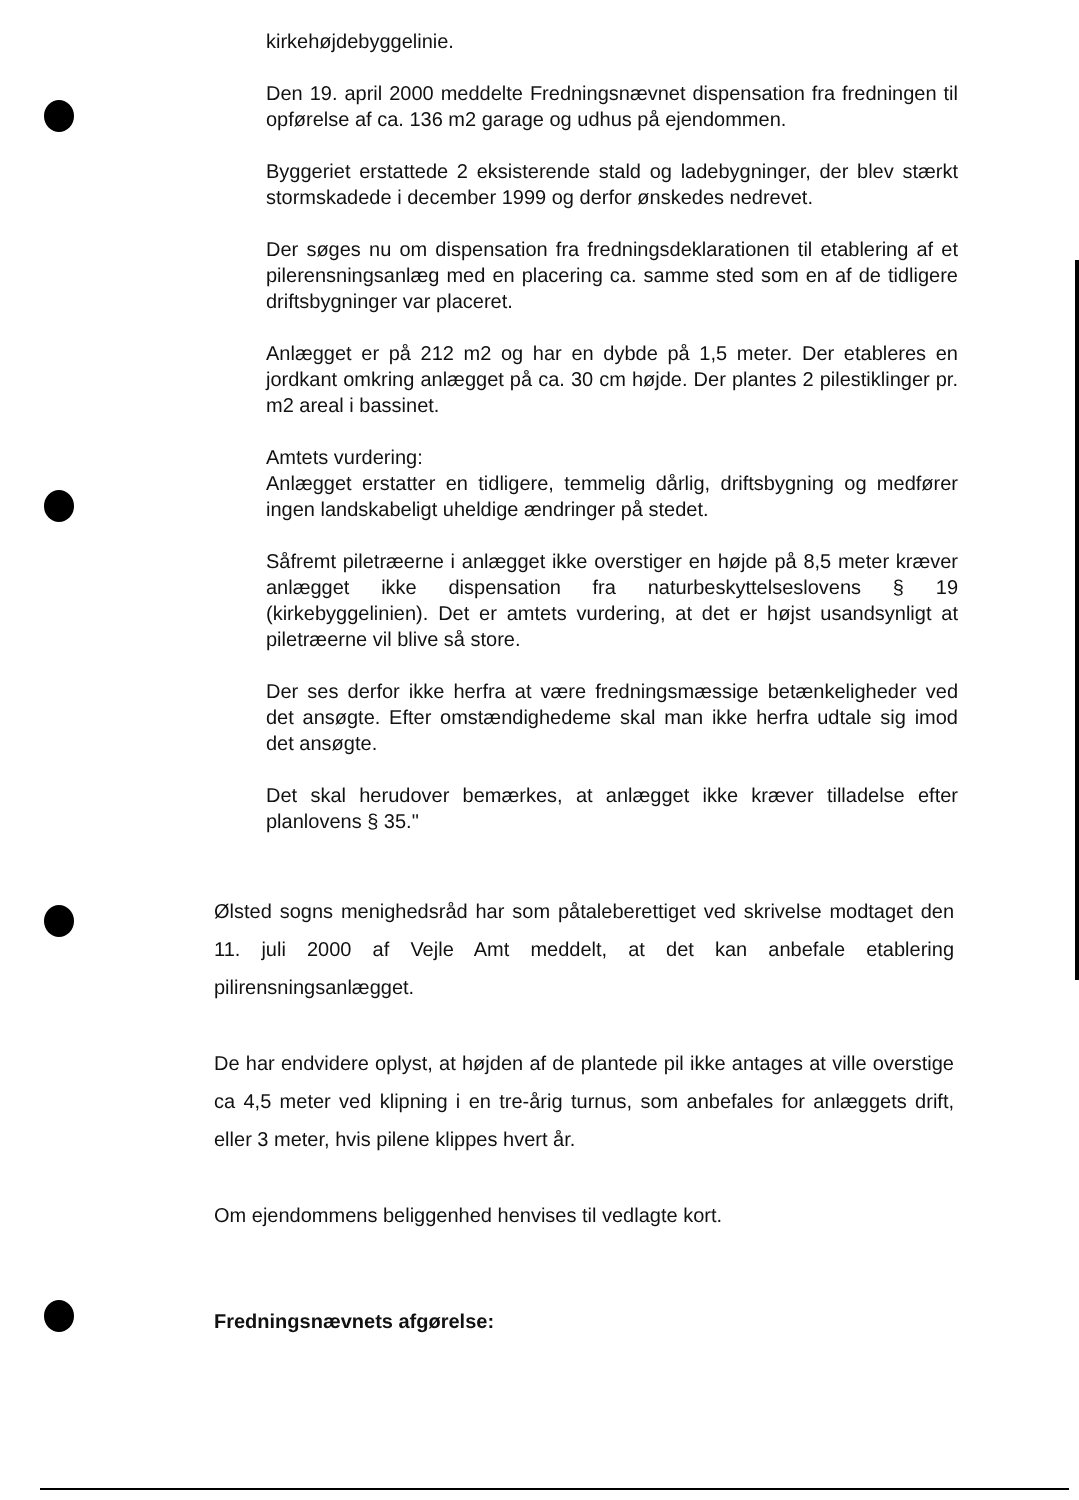kirkehøjdebyggelinie.
Den 19. april 2000 meddelte Fredningsnævnet dispensation fra fredningen til opførelse af ca. 136 m2 garage og udhus på ejendommen.
Byggeriet erstattede 2 eksisterende stald og ladebygninger, der blev stærkt stormskadede i december 1999 og derfor ønskedes nedrevet.
Der søges nu om dispensation fra fredningsdeklarationen til etablering af et pilerensningsanlæg med en placering ca. samme sted som en af de tidligere driftsbygninger var placeret.
Anlægget er på 212 m2 og har en dybde på 1,5 meter. Der etableres en jordkant omkring anlægget på ca. 30 cm højde. Der plantes 2 pilestiklinger pr. m2 areal i bassinet.
Amtets vurdering:
Anlægget erstatter en tidligere, temmelig dårlig, driftsbygning og medfører ingen landskabeligt uheldige ændringer på stedet.
Såfremt piletræerne i anlægget ikke overstiger en højde på 8,5 meter kræver anlægget ikke dispensation fra naturbeskyttelseslovens § 19 (kirkebyggelinien). Det er amtets vurdering, at det er højst usandsynligt at piletræerne vil blive så store.
Der ses derfor ikke herfra at være fredningsmæssige betænkeligheder ved det ansøgte. Efter omstændighedeme skal man ikke herfra udtale sig imod det ansøgte.
Det skal herudover bemærkes, at anlægget ikke kræver tilladelse efter planlovens § 35."
Ølsted sogns menighedsråd har som påtaleberettiget ved skrivelse modtaget den 11. juli 2000 af Vejle Amt meddelt, at det kan anbefale etablering pilirensningsanlægget.
De har endvidere oplyst, at højden af de plantede pil ikke antages at ville overstige ca 4,5 meter ved klipning i en tre-årig turnus, som anbefales for anlæggets drift, eller 3 meter, hvis pilene klippes hvert år.
Om ejendommens beliggenhed henvises til vedlagte kort.
Fredningsnævnets afgørelse: